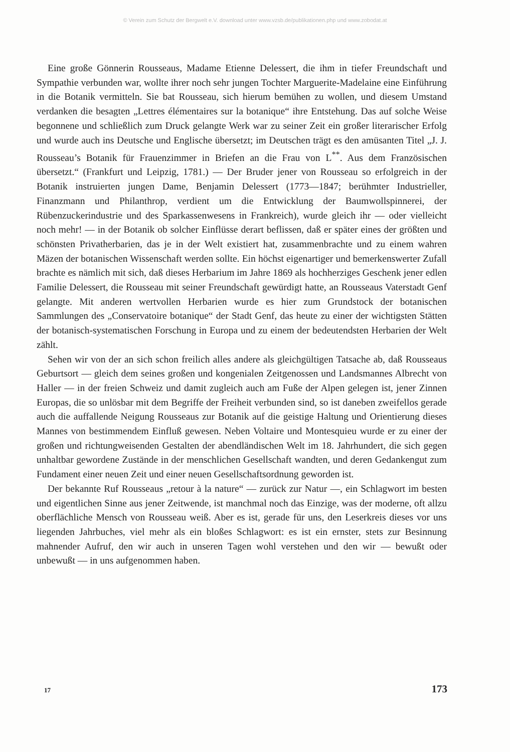© Verein zum Schutz der Bergwelt e.V. download unter www.vzsb.de/publikationen.php und www.zobodat.at
Eine große Gönnerin Rousseaus, Madame Etienne Delessert, die ihm in tiefer Freundschaft und Sympathie verbunden war, wollte ihrer noch sehr jungen Tochter Marguerite-Madelaine eine Einführung in die Botanik vermitteln. Sie bat Rousseau, sich hierum bemühen zu wollen, und diesem Umstand verdanken die besagten „Lettres élémentaires sur la botanique“ ihre Entstehung. Das auf solche Weise begonnene und schließlich zum Druck gelangte Werk war zu seiner Zeit ein großer literarischer Erfolg und wurde auch ins Deutsche und Englische übersetzt; im Deutschen trägt es den amüsanten Titel „J. J. Rousseau’s Botanik für Frauenzimmer in Briefen an die Frau von L<sup>**</sup>. Aus dem Französischen übersetzt.“ (Frankfurt und Leipzig, 1781.) — Der Bruder jener von Rousseau so erfolgreich in der Botanik instruierten jungen Dame, Benjamin Delessert (1773—1847; berühmter Industrieller, Finanzmann und Philanthrop, verdient um die Entwicklung der Baumwollspinnerei, der Rübenzuckerindustrie und des Sparkassenwesens in Frankreich), wurde gleich ihr — oder vielleicht noch mehr! — in der Botanik ob solcher Einflüsse derart beflissen, daß er später eines der größten und schönsten Privatherbarien, das je in der Welt existiert hat, zusammenbrachte und zu einem wahren Mäzen der botanischen Wissenschaft werden sollte. Ein höchst eigenartiger und bemerkenswerter Zufall brachte es nämlich mit sich, daß dieses Herbarium im Jahre 1869 als hochherziges Geschenk jener edlen Familie Delessert, die Rousseau mit seiner Freundschaft gewürdigt hatte, an Rousseaus Vaterstadt Genf gelangte. Mit anderen wertvollen Herbarien wurde es hier zum Grundstock der botanischen Sammlungen des „Conservatoire botanique“ der Stadt Genf, das heute zu einer der wichtigsten Stätten der botanisch-systematischen Forschung in Europa und zu einem der bedeutendsten Herbarien der Welt zählt.
Sehen wir von der an sich schon freilich alles andere als gleichgültigen Tatsache ab, daß Rousseaus Geburtsort — gleich dem seines großen und kongenialen Zeitgenossen und Landsmannes Albrecht von Haller — in der freien Schweiz und damit zugleich auch am Fuße der Alpen gelegen ist, jener Zinnen Europas, die so unlösbar mit dem Begriffe der Freiheit verbunden sind, so ist daneben zweifellos gerade auch die auffallende Neigung Rousseaus zur Botanik auf die geistige Haltung und Orientierung dieses Mannes von bestimmendem Einfluß gewesen. Neben Voltaire und Montesquieu wurde er zu einer der großen und richtungweisenden Gestalten der abendländischen Welt im 18. Jahrhundert, die sich gegen unhaltbar gewordene Zustände in der menschlichen Gesellschaft wandten, und deren Gedankengut zum Fundament einer neuen Zeit und einer neuen Gesellschaftsordnung geworden ist.
Der bekannte Ruf Rousseaus „retour à la nature“ — zurück zur Natur —, ein Schlagwort im besten und eigentlichen Sinne aus jener Zeitwende, ist manchmal noch das Einzige, was der moderne, oft allzu oberflächliche Mensch von Rousseau weiß. Aber es ist, gerade für uns, den Leserkreis dieses vor uns liegenden Jahrbuches, viel mehr als ein bloßes Schlagwort: es ist ein ernster, stets zur Besinnung mahnender Aufruf, den wir auch in unseren Tagen wohl verstehen und den wir — bewußt oder unbewußt — in uns aufgenommen haben.
17 173